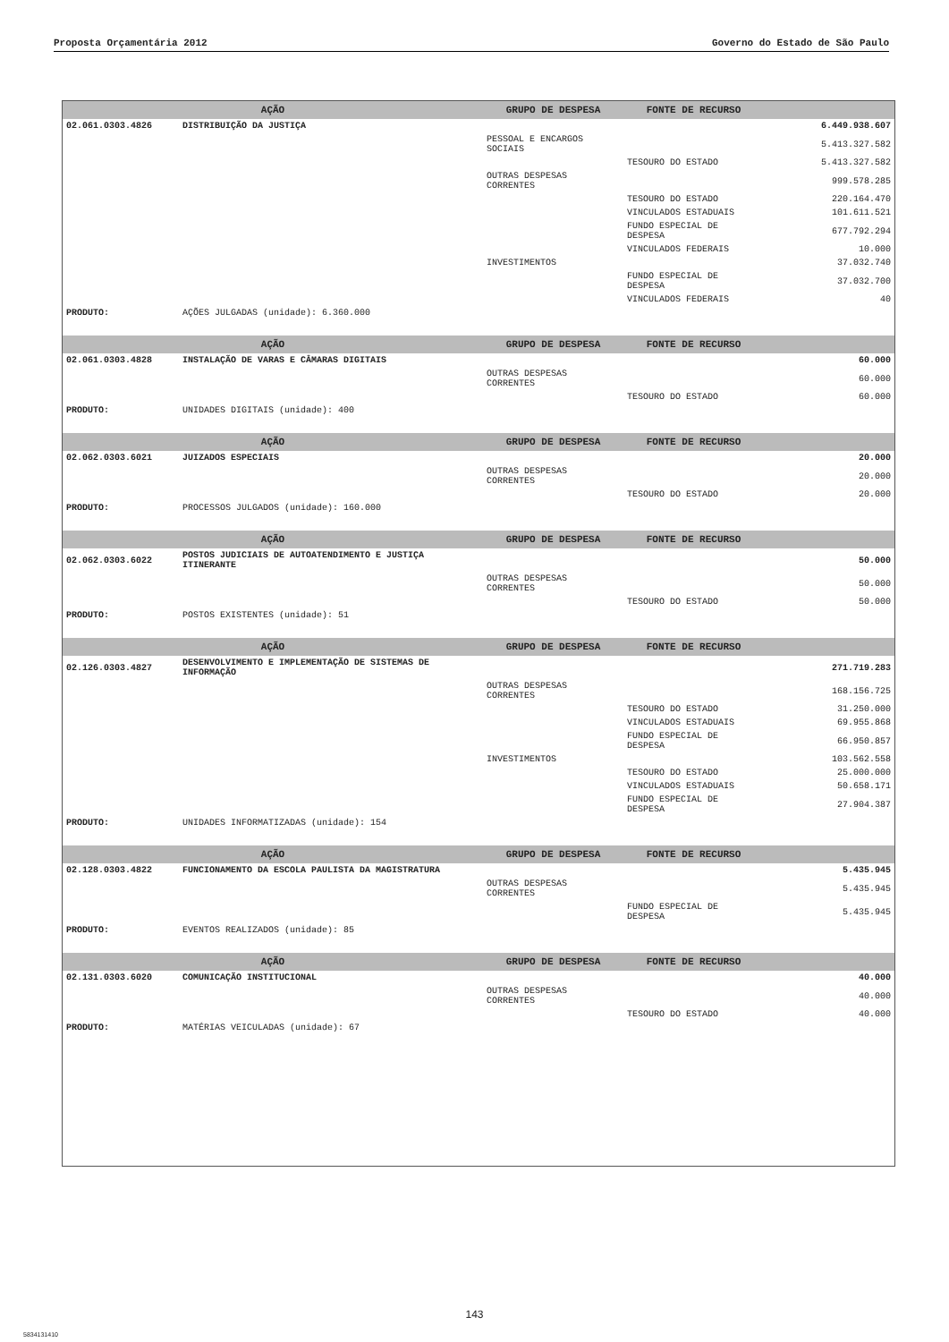Proposta Orçamentária 2012 Governo do Estado de São Paulo
| AÇÃO | | GRUPO DE DESPESA | FONTE DE RECURSO | |
| --- | --- | --- | --- | --- |
| 02.061.0303.4826 | DISTRIBUIÇÃO DA JUSTIÇA | | | 6.449.938.607 |
| | | PESSOAL E ENCARGOS SOCIAIS | | 5.413.327.582 |
| | | | TESOURO DO ESTADO | 5.413.327.582 |
| | | OUTRAS DESPESAS CORRENTES | | 999.578.285 |
| | | | TESOURO DO ESTADO | 220.164.470 |
| | | | VINCULADOS ESTADUAIS | 101.611.521 |
| | | | FUNDO ESPECIAL DE DESPESA | 677.792.294 |
| | | | VINCULADOS FEDERAIS | 10.000 |
| | | INVESTIMENTOS | | 37.032.740 |
| | | | FUNDO ESPECIAL DE DESPESA | 37.032.700 |
| | | | VINCULADOS FEDERAIS | 40 |
| PRODUTO: | AÇÕES JULGADAS (unidade): 6.360.000 | | | |
| AÇÃO | | GRUPO DE DESPESA | FONTE DE RECURSO | |
| 02.061.0303.4828 | INSTALAÇÃO DE VARAS E CÂMARAS DIGITAIS | | | 60.000 |
| | | OUTRAS DESPESAS CORRENTES | | 60.000 |
| | | | TESOURO DO ESTADO | 60.000 |
| PRODUTO: | UNIDADES DIGITAIS (unidade): 400 | | | |
| AÇÃO | | GRUPO DE DESPESA | FONTE DE RECURSO | |
| 02.062.0303.6021 | JUIZADOS ESPECIAIS | | | 20.000 |
| | | OUTRAS DESPESAS CORRENTES | | 20.000 |
| | | | TESOURO DO ESTADO | 20.000 |
| PRODUTO: | PROCESSOS JULGADOS (unidade): 160.000 | | | |
| AÇÃO | | GRUPO DE DESPESA | FONTE DE RECURSO | |
| 02.062.0303.6022 | POSTOS JUDICIAIS DE AUTOATENDIMENTO E JUSTIÇA ITINERANTE | | | 50.000 |
| | | OUTRAS DESPESAS CORRENTES | | 50.000 |
| | | | TESOURO DO ESTADO | 50.000 |
| PRODUTO: | POSTOS EXISTENTES (unidade): 51 | | | |
| AÇÃO | | GRUPO DE DESPESA | FONTE DE RECURSO | |
| 02.126.0303.4827 | DESENVOLVIMENTO E IMPLEMENTAÇÃO DE SISTEMAS DE INFORMAÇÃO | | | 271.719.283 |
| | | OUTRAS DESPESAS CORRENTES | | 168.156.725 |
| | | | TESOURO DO ESTADO | 31.250.000 |
| | | | VINCULADOS ESTADUAIS | 69.955.868 |
| | | | FUNDO ESPECIAL DE DESPESA | 66.950.857 |
| | | INVESTIMENTOS | | 103.562.558 |
| | | | TESOURO DO ESTADO | 25.000.000 |
| | | | VINCULADOS ESTADUAIS | 50.658.171 |
| | | | FUNDO ESPECIAL DE DESPESA | 27.904.387 |
| PRODUTO: | UNIDADES INFORMATIZADAS (unidade): 154 | | | |
| AÇÃO | | GRUPO DE DESPESA | FONTE DE RECURSO | |
| 02.128.0303.4822 | FUNCIONAMENTO DA ESCOLA PAULISTA DA MAGISTRATURA | | | 5.435.945 |
| | | OUTRAS DESPESAS CORRENTES | | 5.435.945 |
| | | | FUNDO ESPECIAL DE DESPESA | 5.435.945 |
| PRODUTO: | EVENTOS REALIZADOS (unidade): 85 | | | |
| AÇÃO | | GRUPO DE DESPESA | FONTE DE RECURSO | |
| 02.131.0303.6020 | COMUNICAÇÃO INSTITUCIONAL | | | 40.000 |
| | | OUTRAS DESPESAS CORRENTES | | 40.000 |
| | | | TESOURO DO ESTADO | 40.000 |
| PRODUTO: | MATÉRIAS VEICULADAS (unidade): 67 | | | |
143
5834131410